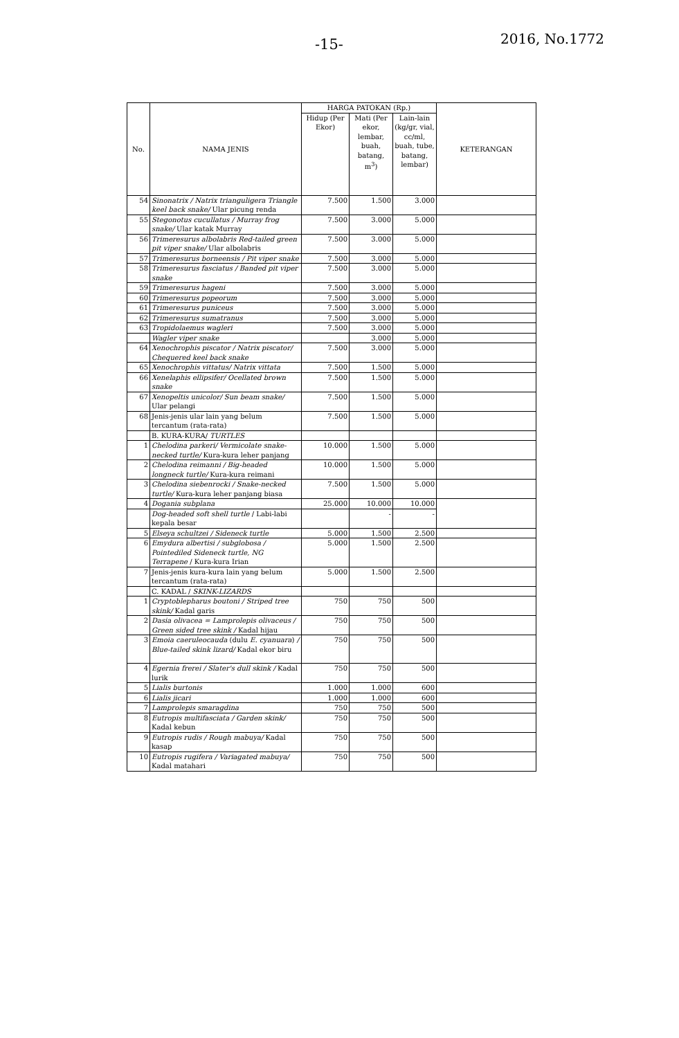-15- 2016, No.1772
| No. | NAMA JENIS | HARGA PATOKAN (Rp.) | | | KETERANGAN |
| --- | --- | --- | --- | --- | --- |
| | | Hidup (Per Ekor) | Mati (Per ekor, lembar, buah, batang, m<sup>3</sup>) | Lain-lain (kg/gr, vial, cc/ml, buah, tube, batang, lembar) | |
| 54 | Sinonatrix / Natrix trianguligera Triangle keel back snake/ Ular picung renda | 7.500 | 1.500 | 3.000 | |
| 55 | Stegonotus cucullatus / Murray frog snake/ Ular katak Murray | 7.500 | 3.000 | 5.000 | |
| 56 | Trimeresurus albolabris Red-tailed green pit viper snake/ Ular albolabris | 7.500 | 3.000 | 5.000 | |
| 57 | Trimeresurus borneensis / Pit viper snake | 7.500 | 3.000 | 5.000 | |
| 58 | Trimeresurus fasciatus / Banded pit viper snake | 7.500 | 3.000 | 5.000 | |
| 59 | Trimeresurus hageni | 7.500 | 3.000 | 5.000 | |
| 60 | Trimeresurus popeorum | 7.500 | 3.000 | 5.000 | |
| 61 | Trimeresurus puniceus | 7.500 | 3.000 | 5.000 | |
| 62 | Trimeresurus sumatranus | 7.500 | 3.000 | 5.000 | |
| 63 | Tropidolaemus wagleri | 7.500 | 3.000 | 5.000 | |
| | Wagler viper snake | | 3.000 | 5.000 | |
| 64 | Xenochrophis piscator / Natrix piscator/ Chequered keel back snake | 7.500 | 3.000 | 5.000 | |
| 65 | Xenochrophis vittatus/ Natrix vittata | 7.500 | 1.500 | 5.000 | |
| 66 | Xenelaphis ellipsifer/ Ocellated brown snake | 7.500 | 1.500 | 5.000 | |
| 67 | Xenopeltis unicolor/ Sun beam snake/ Ular pelangi | 7.500 | 1.500 | 5.000 | |
| 68 | Jenis-jenis ular lain yang belum tercantum (rata-rata) | 7.500 | 1.500 | 5.000 | |
| | B. KURA-KURA/ TURTLES | | | | |
| 1 | Chelodina parkeri/ Vermicolate snake-necked turtle/ Kura-kura leher panjang | 10.000 | 1.500 | 5.000 | |
| 2 | Chelodina reimanni / Big-headed longneck turtle/ Kura-kura reimani | 10.000 | 1.500 | 5.000 | |
| 3 | Chelodina siebenrocki / Snake-necked turtle/ Kura-kura leher panjang biasa | 7.500 | 1.500 | 5.000 | |
| 4 | Dogania subplana | 25.000 | 10.000 | 10.000 | |
| | Dog-headed soft shell turtle / Labi-labi kepala besar | | - | - | |
| 5 | Elseya schultzei / Sideneck turtle | 5.000 | 1.500 | 2.500 | |
| 6 | Emydura albertisi / subglobosa / Pointediled Sideneck turtle, NG Terrapene / Kura-kura Irian | 5.000 | 1.500 | 2.500 | |
| 7 | Jenis-jenis kura-kura lain yang belum tercantum (rata-rata) | 5.000 | 1.500 | 2.500 | |
| | C. KADAL / SKINK-LIZARDS | | | | |
| 1 | Cryptoblepharus boutoni / Striped tree skink/ Kadal garis | 750 | 750 | 500 | |
| 2 | Dasia olivacea = Lamprolepis olivaceus / Green sided tree skink / Kadal hijau | 750 | 750 | 500 | |
| 3 | Emoia caeruleocauda (dulu E. cyanuara ) / Blue-tailed skink lizard/ Kadal ekor biru | 750 | 750 | 500 | |
| 4 | Egernia frerei / Slater's dull skink / Kadal lurik | 750 | 750 | 500 | |
| 5 | Lialis burtonis | 1.000 | 1.000 | 600 | |
| 6 | Lialis jicari | 1.000 | 1.000 | 600 | |
| 7 | Lamprolepis smaragdina | 750 | 750 | 500 | |
| 8 | Eutropis multifasciata / Garden skink/ Kadal kebun | 750 | 750 | 500 | |
| 9 | Eutropis rudis / Rough mabuya/ Kadal kasap | 750 | 750 | 500 | |
| 10 | Eutropis rugifera / Variagated mabuya/ Kadal matahari | 750 | 750 | 500 | |